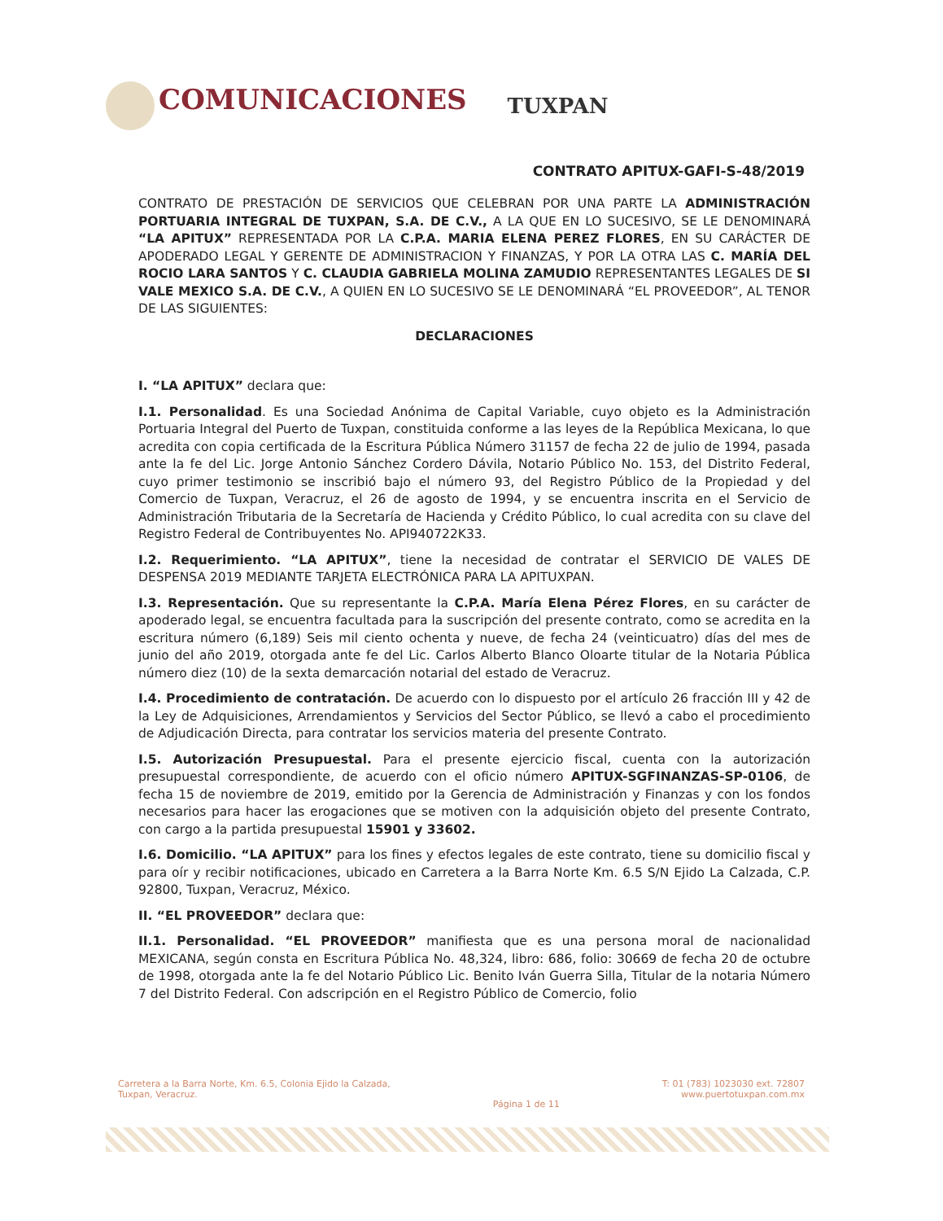COMUNICACIONES
TUXPAN
CONTRATO APITUX-GAFI-S-48/2019
CONTRATO DE PRESTACIÓN DE SERVICIOS QUE CELEBRAN POR UNA PARTE LA ADMINISTRACIÓN PORTUARIA INTEGRAL DE TUXPAN, S.A. DE C.V., A LA QUE EN LO SUCESIVO, SE LE DENOMINARÁ “LA APITUX” REPRESENTADA POR LA C.P.A. MARIA ELENA PEREZ FLORES, EN SU CARÁCTER DE APODERADO LEGAL Y GERENTE DE ADMINISTRACION Y FINANZAS, Y POR LA OTRA LAS C. MARÍA DEL ROCIO LARA SANTOS Y C. CLAUDIA GABRIELA MOLINA ZAMUDIO REPRESENTANTES LEGALES DE SI VALE MEXICO S.A. DE C.V., A QUIEN EN LO SUCESIVO SE LE DENOMINARÁ “EL PROVEEDOR”, AL TENOR DE LAS SIGUIENTES:
DECLARACIONES
I. “LA APITUX” declara que:
I.1. Personalidad. Es una Sociedad Anónima de Capital Variable, cuyo objeto es la Administración Portuaria Integral del Puerto de Tuxpan, constituida conforme a las leyes de la República Mexicana, lo que acredita con copia certificada de la Escritura Pública Número 31157 de fecha 22 de julio de 1994, pasada ante la fe del Lic. Jorge Antonio Sánchez Cordero Dávila, Notario Público No. 153, del Distrito Federal, cuyo primer testimonio se inscribió bajo el número 93, del Registro Público de la Propiedad y del Comercio de Tuxpan, Veracruz, el 26 de agosto de 1994, y se encuentra inscrita en el Servicio de Administración Tributaria de la Secretaría de Hacienda y Crédito Público, lo cual acredita con su clave del Registro Federal de Contribuyentes No. API940722K33.
I.2. Requerimiento. “LA APITUX”, tiene la necesidad de contratar el SERVICIO DE VALES DE DESPENSA 2019 MEDIANTE TARJETA ELECTRÓNICA PARA LA APITUXPAN.
I.3. Representación. Que su representante la C.P.A. María Elena Pérez Flores, en su carácter de apoderado legal, se encuentra facultada para la suscripción del presente contrato, como se acredita en la escritura número (6,189) Seis mil ciento ochenta y nueve, de fecha 24 (veinticuatro) días del mes de junio del año 2019, otorgada ante fe del Lic. Carlos Alberto Blanco Oloarte titular de la Notaria Pública número diez (10) de la sexta demarcación notarial del estado de Veracruz.
I.4. Procedimiento de contratación. De acuerdo con lo dispuesto por el artículo 26 fracción III y 42 de la Ley de Adquisiciones, Arrendamientos y Servicios del Sector Público, se llevó a cabo el procedimiento de Adjudicación Directa, para contratar los servicios materia del presente Contrato.
I.5. Autorización Presupuestal. Para el presente ejercicio fiscal, cuenta con la autorización presupuestal correspondiente, de acuerdo con el oficio número APITUX-SGFINANZAS-SP-0106, de fecha 15 de noviembre de 2019, emitido por la Gerencia de Administración y Finanzas y con los fondos necesarios para hacer las erogaciones que se motiven con la adquisición objeto del presente Contrato, con cargo a la partida presupuestal 15901 y 33602.
I.6. Domicilio. “LA APITUX” para los fines y efectos legales de este contrato, tiene su domicilio fiscal y para oír y recibir notificaciones, ubicado en Carretera a la Barra Norte Km. 6.5 S/N Ejido La Calzada, C.P. 92800, Tuxpan, Veracruz, México.
II. “EL PROVEEDOR” declara que:
II.1. Personalidad. “EL PROVEEDOR” manifiesta que es una persona moral de nacionalidad MEXICANA, según consta en Escritura Pública No. 48,324, libro: 686, folio: 30669 de fecha 20 de octubre de 1998, otorgada ante la fe del Notario Público Lic. Benito Iván Guerra Silla, Titular de la notaria Número 7 del Distrito Federal. Con adscripción en el Registro Público de Comercio, folio
Carretera a la Barra Norte, Km. 6.5, Colonia Ejido la Calzada,
Tuxpan, Veracruz.
Página 1 de 11
T: 01 (783) 1023030 ext. 72807
www.puertotuxpan.com.mx